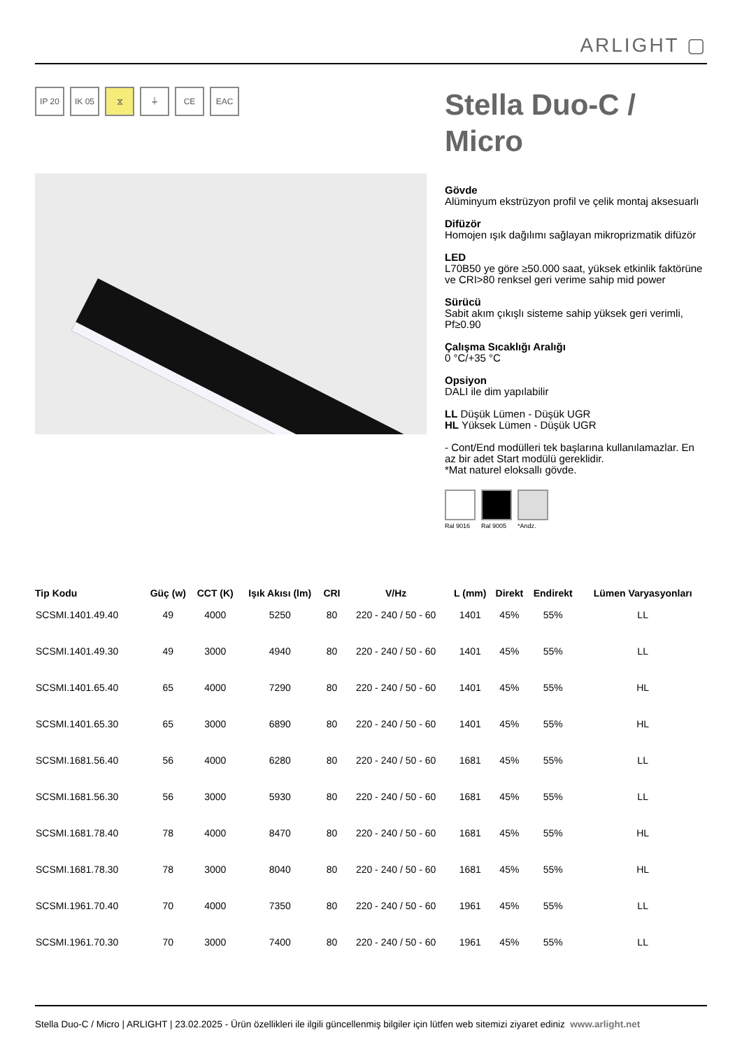ARLIGHT ▢
IP 20 IK 05 ⧖ ⏚ CE EAC
Stella Duo-C / Micro
Gövde
Alüminyum ekstrüzyon profil ve çelik montaj aksesuarlı
Difüzör
Homojen ışık dağılımı sağlayan mikroprizmatik difüzör
LED
L70B50 ye göre ≥50.000 saat, yüksek etkinlik faktörüne ve CRI>80 renksel geri verime sahip mid power
Sürücü
Sabit akım çıkışlı sisteme sahip yüksek geri verimli, Pf≥0.90
Çalışma Sıcaklığı Aralığı
0 °C/+35 °C
Opsiyon
DALI ile dim yapılabilir
LL Düşük Lümen - Düşük UGR
HL Yüksek Lümen - Düşük UGR
- Cont/End modülleri tek başlarına kullanılamazlar. En az bir adet Start modülü gereklidir.
*Mat naturel eloksallı gövde.
Ral 9016 Ral 9005 *Andz.
| Tip Kodu | Güç (w) | CCT (K) | Işık Akısı (lm) | CRI | V/Hz | L (mm) | Direkt | Endirekt | Lümen Varyasyonları |
| --- | --- | --- | --- | --- | --- | --- | --- | --- | --- |
| SCSMI.1401.49.40 | 49 | 4000 | 5250 | 80 | 220 - 240 / 50 - 60 | 1401 | 45% | 55% | LL |
| SCSMI.1401.49.30 | 49 | 3000 | 4940 | 80 | 220 - 240 / 50 - 60 | 1401 | 45% | 55% | LL |
| SCSMI.1401.65.40 | 65 | 4000 | 7290 | 80 | 220 - 240 / 50 - 60 | 1401 | 45% | 55% | HL |
| SCSMI.1401.65.30 | 65 | 3000 | 6890 | 80 | 220 - 240 / 50 - 60 | 1401 | 45% | 55% | HL |
| SCSMI.1681.56.40 | 56 | 4000 | 6280 | 80 | 220 - 240 / 50 - 60 | 1681 | 45% | 55% | LL |
| SCSMI.1681.56.30 | 56 | 3000 | 5930 | 80 | 220 - 240 / 50 - 60 | 1681 | 45% | 55% | LL |
| SCSMI.1681.78.40 | 78 | 4000 | 8470 | 80 | 220 - 240 / 50 - 60 | 1681 | 45% | 55% | HL |
| SCSMI.1681.78.30 | 78 | 3000 | 8040 | 80 | 220 - 240 / 50 - 60 | 1681 | 45% | 55% | HL |
| SCSMI.1961.70.40 | 70 | 4000 | 7350 | 80 | 220 - 240 / 50 - 60 | 1961 | 45% | 55% | LL |
| SCSMI.1961.70.30 | 70 | 3000 | 7400 | 80 | 220 - 240 / 50 - 60 | 1961 | 45% | 55% | LL |
Stella Duo-C / Micro | ARLIGHT | 23.02.2025 - Ürün özellikleri ile ilgili güncellenmiş bilgiler için lütfen web sitemizi ziyaret ediniz www.arlight.net